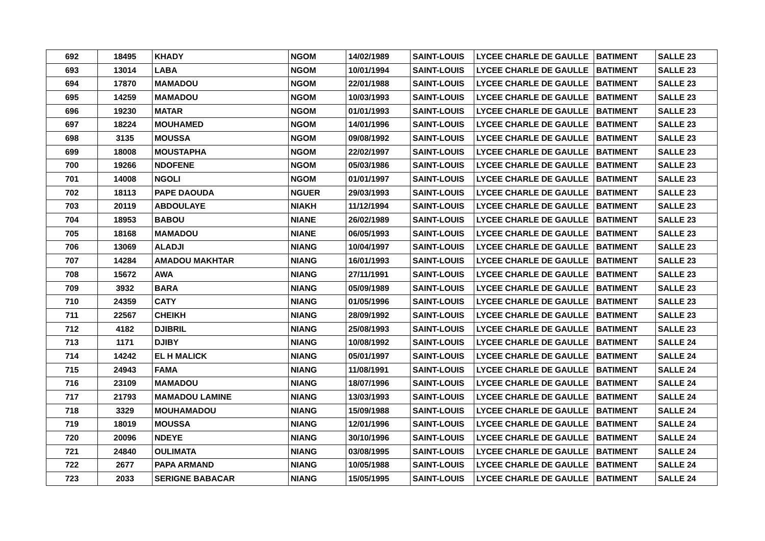| 692 | 18495 | KHADY | NGOM | 14/02/1989 | SAINT-LOUIS | LYCEE CHARLE DE GAULLE | BATIMENT | SALLE 23 |
| 693 | 13014 | LABA | NGOM | 10/01/1994 | SAINT-LOUIS | LYCEE CHARLE DE GAULLE | BATIMENT | SALLE 23 |
| 694 | 17870 | MAMADOU | NGOM | 22/01/1988 | SAINT-LOUIS | LYCEE CHARLE DE GAULLE | BATIMENT | SALLE 23 |
| 695 | 14259 | MAMADOU | NGOM | 10/03/1993 | SAINT-LOUIS | LYCEE CHARLE DE GAULLE | BATIMENT | SALLE 23 |
| 696 | 19230 | MATAR | NGOM | 01/01/1993 | SAINT-LOUIS | LYCEE CHARLE DE GAULLE | BATIMENT | SALLE 23 |
| 697 | 18224 | MOUHAMED | NGOM | 14/01/1996 | SAINT-LOUIS | LYCEE CHARLE DE GAULLE | BATIMENT | SALLE 23 |
| 698 | 3135 | MOUSSA | NGOM | 09/08/1992 | SAINT-LOUIS | LYCEE CHARLE DE GAULLE | BATIMENT | SALLE 23 |
| 699 | 18008 | MOUSTAPHA | NGOM | 22/02/1997 | SAINT-LOUIS | LYCEE CHARLE DE GAULLE | BATIMENT | SALLE 23 |
| 700 | 19266 | NDOFENE | NGOM | 05/03/1986 | SAINT-LOUIS | LYCEE CHARLE DE GAULLE | BATIMENT | SALLE 23 |
| 701 | 14008 | NGOLI | NGOM | 01/01/1997 | SAINT-LOUIS | LYCEE CHARLE DE GAULLE | BATIMENT | SALLE 23 |
| 702 | 18113 | PAPE DAOUDA | NGUER | 29/03/1993 | SAINT-LOUIS | LYCEE CHARLE DE GAULLE | BATIMENT | SALLE 23 |
| 703 | 20119 | ABDOULAYE | NIAKH | 11/12/1994 | SAINT-LOUIS | LYCEE CHARLE DE GAULLE | BATIMENT | SALLE 23 |
| 704 | 18953 | BABOU | NIANE | 26/02/1989 | SAINT-LOUIS | LYCEE CHARLE DE GAULLE | BATIMENT | SALLE 23 |
| 705 | 18168 | MAMADOU | NIANE | 06/05/1993 | SAINT-LOUIS | LYCEE CHARLE DE GAULLE | BATIMENT | SALLE 23 |
| 706 | 13069 | ALADJI | NIANG | 10/04/1997 | SAINT-LOUIS | LYCEE CHARLE DE GAULLE | BATIMENT | SALLE 23 |
| 707 | 14284 | AMADOU MAKHTAR | NIANG | 16/01/1993 | SAINT-LOUIS | LYCEE CHARLE DE GAULLE | BATIMENT | SALLE 23 |
| 708 | 15672 | AWA | NIANG | 27/11/1991 | SAINT-LOUIS | LYCEE CHARLE DE GAULLE | BATIMENT | SALLE 23 |
| 709 | 3932 | BARA | NIANG | 05/09/1989 | SAINT-LOUIS | LYCEE CHARLE DE GAULLE | BATIMENT | SALLE 23 |
| 710 | 24359 | CATY | NIANG | 01/05/1996 | SAINT-LOUIS | LYCEE CHARLE DE GAULLE | BATIMENT | SALLE 23 |
| 711 | 22567 | CHEIKH | NIANG | 28/09/1992 | SAINT-LOUIS | LYCEE CHARLE DE GAULLE | BATIMENT | SALLE 23 |
| 712 | 4182 | DJIBRIL | NIANG | 25/08/1993 | SAINT-LOUIS | LYCEE CHARLE DE GAULLE | BATIMENT | SALLE 23 |
| 713 | 1171 | DJIBY | NIANG | 10/08/1992 | SAINT-LOUIS | LYCEE CHARLE DE GAULLE | BATIMENT | SALLE 24 |
| 714 | 14242 | EL H MALICK | NIANG | 05/01/1997 | SAINT-LOUIS | LYCEE CHARLE DE GAULLE | BATIMENT | SALLE 24 |
| 715 | 24943 | FAMA | NIANG | 11/08/1991 | SAINT-LOUIS | LYCEE CHARLE DE GAULLE | BATIMENT | SALLE 24 |
| 716 | 23109 | MAMADOU | NIANG | 18/07/1996 | SAINT-LOUIS | LYCEE CHARLE DE GAULLE | BATIMENT | SALLE 24 |
| 717 | 21793 | MAMADOU LAMINE | NIANG | 13/03/1993 | SAINT-LOUIS | LYCEE CHARLE DE GAULLE | BATIMENT | SALLE 24 |
| 718 | 3329 | MOUHAMADOU | NIANG | 15/09/1988 | SAINT-LOUIS | LYCEE CHARLE DE GAULLE | BATIMENT | SALLE 24 |
| 719 | 18019 | MOUSSA | NIANG | 12/01/1996 | SAINT-LOUIS | LYCEE CHARLE DE GAULLE | BATIMENT | SALLE 24 |
| 720 | 20096 | NDEYE | NIANG | 30/10/1996 | SAINT-LOUIS | LYCEE CHARLE DE GAULLE | BATIMENT | SALLE 24 |
| 721 | 24840 | OULIMATA | NIANG | 03/08/1995 | SAINT-LOUIS | LYCEE CHARLE DE GAULLE | BATIMENT | SALLE 24 |
| 722 | 2677 | PAPA ARMAND | NIANG | 10/05/1988 | SAINT-LOUIS | LYCEE CHARLE DE GAULLE | BATIMENT | SALLE 24 |
| 723 | 2033 | SERIGNE BABACAR | NIANG | 15/05/1995 | SAINT-LOUIS | LYCEE CHARLE DE GAULLE | BATIMENT | SALLE 24 |